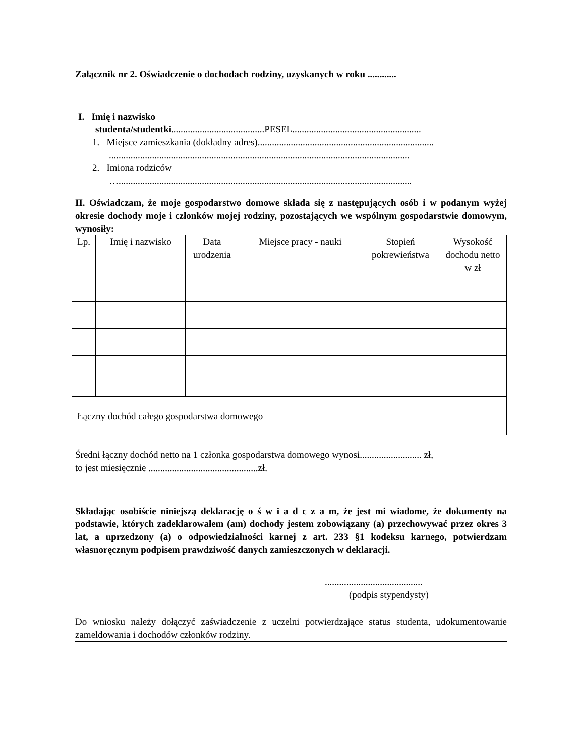Załącznik nr 2. Oświadczenie o dochodach rodziny, uzyskanych w roku ............
I. Imię i nazwisko
studenta/studentki.......................................PESEL......................................................
1. Miejsce zamieszkania (dokładny adres)..........................................................................
..............................................................................................................................
2. Imiona rodziców
…...........................................................................................................................
II. Oświadczam, że moje gospodarstwo domowe składa się z następujących osób i w podanym wyżej okresie dochody moje i członków mojej rodziny, pozostających we wspólnym gospodarstwie domowym, wynosiły:
| Lp. | Imię i nazwisko | Data urodzenia | Miejsce pracy - nauki | Stopień pokrewieństwa | Wysokość dochodu netto w zł |
| --- | --- | --- | --- | --- | --- |
| Łączny dochód całego gospodarstwa domowego | | | | | |
Średni łączny dochód netto na 1 członka gospodarstwa domowego wynosi.......................... zł,
to jest miesięcznie ..............................................zł.
Składając osobiście niniejszą deklarację o ś w i a d c z a m, że jest mi wiadome, że dokumenty na podstawie, których zadeklarowałem (am) dochody jestem zobowiązany (a) przechowywać przez okres 3 lat, a uprzedzony (a) o odpowiedzialności karnej z art. 233 §1 kodeksu karnego, potwierdzam własnoręcznym podpisem prawdziwość danych zamieszczonych w deklaracji.
.........................................
(podpis stypendysty)
Do wniosku należy dołączyć zaświadczenie z uczelni potwierdzające status studenta, udokumentowanie zameldowania i dochodów członków rodziny.